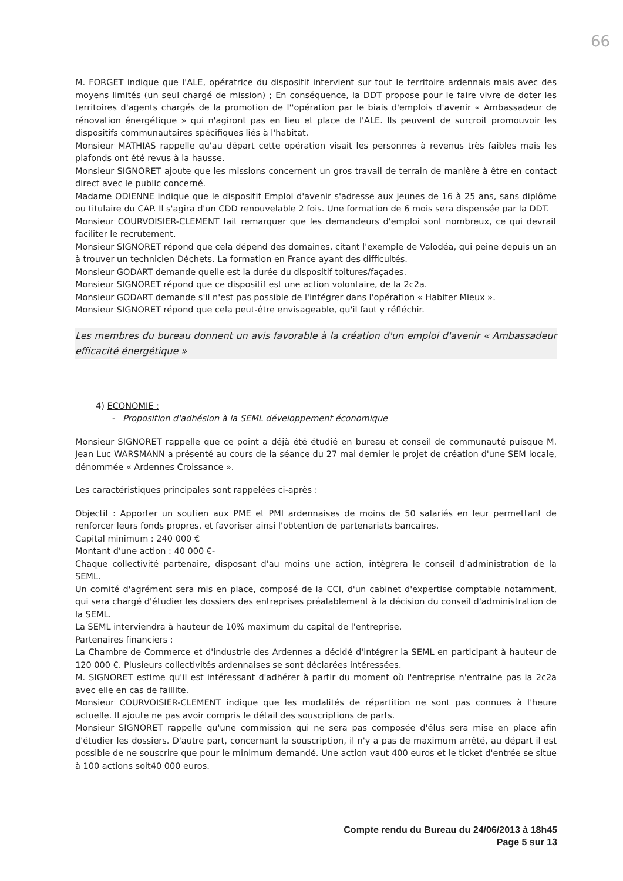66
M. FORGET indique que l'ALE, opératrice du dispositif intervient sur tout le territoire ardennais mais avec des moyens limités (un seul chargé de mission) ; En conséquence, la DDT propose pour le faire vivre de doter les territoires d'agents chargés de la promotion de l''opération par le biais d'emplois d'avenir « Ambassadeur de rénovation énergétique » qui n'agiront pas en lieu et place de l'ALE. Ils peuvent de surcroit promouvoir les dispositifs communautaires spécifiques liés à l'habitat.
Monsieur MATHIAS rappelle qu'au départ cette opération visait les personnes à revenus très faibles mais les plafonds ont été revus à la hausse.
Monsieur SIGNORET ajoute que les missions concernent un gros travail de terrain de manière à être en contact direct avec le public concerné.
Madame ODIENNE indique que le dispositif Emploi d'avenir s'adresse aux jeunes de 16 à 25 ans, sans diplôme ou titulaire du CAP. Il s'agira d'un CDD renouvelable 2 fois. Une formation de 6 mois sera dispensée par la DDT.
Monsieur COURVOISIER-CLEMENT fait remarquer que les demandeurs d'emploi sont nombreux, ce qui devrait faciliter le recrutement.
Monsieur SIGNORET répond que cela dépend des domaines, citant l'exemple de Valodéa, qui peine depuis un an à trouver un technicien Déchets. La formation en France ayant des difficultés.
Monsieur GODART demande quelle est la durée du dispositif toitures/façades.
Monsieur SIGNORET répond que ce dispositif est une action volontaire, de la 2c2a.
Monsieur GODART demande s'il n'est pas possible de l'intégrer dans l'opération « Habiter Mieux ».
Monsieur SIGNORET répond que cela peut-être envisageable, qu'il faut y réfléchir.
Les membres du bureau donnent un avis favorable à la création d'un emploi d'avenir « Ambassadeur efficacité énergétique »
4) ECONOMIE :
- Proposition d'adhésion à la SEML développement économique
Monsieur SIGNORET rappelle que ce point a déjà été étudié en bureau et conseil de communauté puisque M. Jean Luc WARSMANN a présenté au cours de la séance du 27 mai dernier le projet de création d'une SEM locale, dénommée « Ardennes Croissance ».
Les caractéristiques principales sont rappelées ci-après :
Objectif : Apporter un soutien aux PME et PMI ardennaises de moins de 50 salariés en leur permettant de renforcer leurs fonds propres, et favoriser ainsi l'obtention de partenariats bancaires.
Capital minimum : 240 000 €
Montant d'une action : 40 000 €-
Chaque collectivité partenaire, disposant d'au moins une action, intègrera le conseil d'administration de la SEML.
Un comité d'agrément sera mis en place, composé de la CCI, d'un cabinet d'expertise comptable notamment, qui sera chargé d'étudier les dossiers des entreprises préalablement à la décision du conseil d'administration de la SEML.
La SEML interviendra à hauteur de 10% maximum du capital de l'entreprise.
Partenaires financiers :
La Chambre de Commerce et d'industrie des Ardennes a décidé d'intégrer la SEML en participant à hauteur de 120 000 €. Plusieurs collectivités ardennaises se sont déclarées intéressées.
M. SIGNORET estime qu'il est intéressant d'adhérer à partir du moment où l'entreprise n'entraine pas la 2c2a avec elle en cas de faillite.
Monsieur COURVOISIER-CLEMENT indique que les modalités de répartition ne sont pas connues à l'heure actuelle. Il ajoute ne pas avoir compris le détail des souscriptions de parts.
Monsieur SIGNORET rappelle qu'une commission qui ne sera pas composée d'élus sera mise en place afin d'étudier les dossiers. D'autre part, concernant la souscription, il n'y a pas de maximum arrêté, au départ il est possible de ne souscrire que pour le minimum demandé. Une action vaut 400 euros et le ticket d'entrée se situe à 100 actions soit40 000 euros.
Compte rendu du Bureau du 24/06/2013 à 18h45
Page 5 sur 13